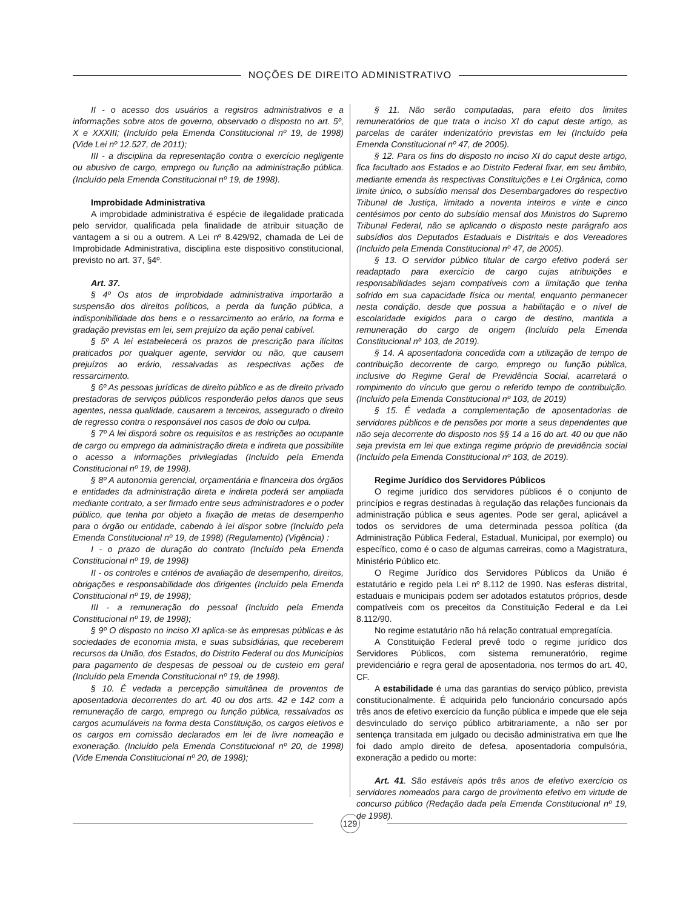NOÇÕES DE DIREITO ADMINISTRATIVO
II - o acesso dos usuários a registros administrativos e a informações sobre atos de governo, observado o disposto no art. 5º, X e XXXIII; (Incluído pela Emenda Constitucional nº 19, de 1998) (Vide Lei nº 12.527, de 2011);
III - a disciplina da representação contra o exercício negligente ou abusivo de cargo, emprego ou função na administração pública. (Incluído pela Emenda Constitucional nº 19, de 1998).
Improbidade Administrativa
A improbidade administrativa é espécie de ilegalidade praticada pelo servidor, qualificada pela finalidade de atribuir situação de vantagem a si ou a outrem. A Lei nº 8.429/92, chamada de Lei de Improbidade Administrativa, disciplina este dispositivo constitucional, previsto no art. 37, §4º.
Art. 37.
§ 4º Os atos de improbidade administrativa importarão a suspensão dos direitos políticos, a perda da função pública, a indisponibilidade dos bens e o ressarcimento ao erário, na forma e gradação previstas em lei, sem prejuízo da ação penal cabível.
§ 5º A lei estabelecerá os prazos de prescrição para ilícitos praticados por qualquer agente, servidor ou não, que causem prejuízos ao erário, ressalvadas as respectivas ações de ressarcimento.
§ 6º As pessoas jurídicas de direito público e as de direito privado prestadoras de serviços públicos responderão pelos danos que seus agentes, nessa qualidade, causarem a terceiros, assegurado o direito de regresso contra o responsável nos casos de dolo ou culpa.
§ 7º A lei disporá sobre os requisitos e as restrições ao ocupante de cargo ou emprego da administração direta e indireta que possibilite o acesso a informações privilegiadas (Incluído pela Emenda Constitucional nº 19, de 1998).
§ 8º A autonomia gerencial, orçamentária e financeira dos órgãos e entidades da administração direta e indireta poderá ser ampliada mediante contrato, a ser firmado entre seus administradores e o poder público, que tenha por objeto a fixação de metas de desempenho para o órgão ou entidade, cabendo à lei dispor sobre (Incluído pela Emenda Constitucional nº 19, de 1998) (Regulamento) (Vigência) :
I - o prazo de duração do contrato (Incluído pela Emenda Constitucional nº 19, de 1998)
II - os controles e critérios de avaliação de desempenho, direitos, obrigações e responsabilidade dos dirigentes (Incluído pela Emenda Constitucional nº 19, de 1998);
III - a remuneração do pessoal (Incluído pela Emenda Constitucional nº 19, de 1998);
§ 9º O disposto no inciso XI aplica-se às empresas públicas e às sociedades de economia mista, e suas subsidiárias, que receberem recursos da União, dos Estados, do Distrito Federal ou dos Municípios para pagamento de despesas de pessoal ou de custeio em geral (Incluído pela Emenda Constitucional nº 19, de 1998).
§ 10. É vedada a percepção simultânea de proventos de aposentadoria decorrentes do art. 40 ou dos arts. 42 e 142 com a remuneração de cargo, emprego ou função pública, ressalvados os cargos acumuláveis na forma desta Constituição, os cargos eletivos e os cargos em comissão declarados em lei de livre nomeação e exoneração. (Incluído pela Emenda Constitucional nº 20, de 1998) (Vide Emenda Constitucional nº 20, de 1998);
§ 11. Não serão computadas, para efeito dos limites remuneratórios de que trata o inciso XI do caput deste artigo, as parcelas de caráter indenizatório previstas em lei (Incluído pela Emenda Constitucional nº 47, de 2005).
§ 12. Para os fins do disposto no inciso XI do caput deste artigo, fica facultado aos Estados e ao Distrito Federal fixar, em seu âmbito, mediante emenda às respectivas Constituições e Lei Orgânica, como limite único, o subsídio mensal dos Desembargadores do respectivo Tribunal de Justiça, limitado a noventa inteiros e vinte e cinco centésimos por cento do subsídio mensal dos Ministros do Supremo Tribunal Federal, não se aplicando o disposto neste parágrafo aos subsídios dos Deputados Estaduais e Distritais e dos Vereadores (Incluído pela Emenda Constitucional nº 47, de 2005).
§ 13. O servidor público titular de cargo efetivo poderá ser readaptado para exercício de cargo cujas atribuições e responsabilidades sejam compatíveis com a limitação que tenha sofrido em sua capacidade física ou mental, enquanto permanecer nesta condição, desde que possua a habilitação e o nível de escolaridade exigidos para o cargo de destino, mantida a remuneração do cargo de origem (Incluído pela Emenda Constitucional nº 103, de 2019).
§ 14. A aposentadoria concedida com a utilização de tempo de contribuição decorrente de cargo, emprego ou função pública, inclusive do Regime Geral de Previdência Social, acarretará o rompimento do vínculo que gerou o referido tempo de contribuição. (Incluído pela Emenda Constitucional nº 103, de 2019)
§ 15. É vedada a complementação de aposentadorias de servidores públicos e de pensões por morte a seus dependentes que não seja decorrente do disposto nos §§ 14 a 16 do art. 40 ou que não seja prevista em lei que extinga regime próprio de previdência social (Incluído pela Emenda Constitucional nº 103, de 2019).
Regime Jurídico dos Servidores Públicos
O regime jurídico dos servidores públicos é o conjunto de princípios e regras destinadas à regulação das relações funcionais da administração pública e seus agentes. Pode ser geral, aplicável a todos os servidores de uma determinada pessoa política (da Administração Pública Federal, Estadual, Municipal, por exemplo) ou específico, como é o caso de algumas carreiras, como a Magistratura, Ministério Público etc.
O Regime Jurídico dos Servidores Públicos da União é estatutário e regido pela Lei nº 8.112 de 1990. Nas esferas distrital, estaduais e municipais podem ser adotados estatutos próprios, desde compatíveis com os preceitos da Constituição Federal e da Lei 8.112/90.
No regime estatutário não há relação contratual empregatícia.
A Constituição Federal prevê todo o regime jurídico dos Servidores Públicos, com sistema remuneratório, regime previdenciário e regra geral de aposentadoria, nos termos do art. 40, CF.
A estabilidade é uma das garantias do serviço público, prevista constitucionalmente. É adquirida pelo funcionário concursado após três anos de efetivo exercício da função pública e impede que ele seja desvinculado do serviço público arbitrariamente, a não ser por sentença transitada em julgado ou decisão administrativa em que lhe foi dado amplo direito de defesa, aposentadoria compulsória, exoneração a pedido ou morte:
Art. 41. São estáveis após três anos de efetivo exercício os servidores nomeados para cargo de provimento efetivo em virtude de concurso público (Redação dada pela Emenda Constitucional nº 19, de 1998).
129